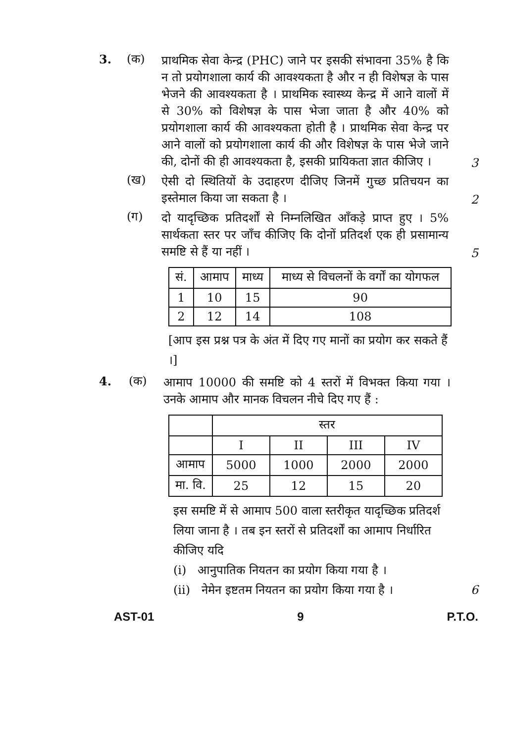3. (क)
प्राथमिक सेवा केन्द्र (PHC) जाने पर इसकी संभावना 35% है कि न तो प्रयोगशाला कार्य की आवश्यकता है और न ही विशेषज्ञ के पास भेजने की आवश्यकता है । प्राथमिक स्वास्थ्य केन्द्र में आने वालों में से 30% को विशेषज्ञ के पास भेजा जाता है और 40% को प्रयोगशाला कार्य की आवश्यकता होती है । प्राथमिक सेवा केन्द्र पर आने वालों को प्रयोगशाला कार्य की और विशेषज्ञ के पास भेजे जाने की, दोनों की ही आवश्यकता है, इसकी प्रायिकता ज्ञात कीजिए ।
3
(ख)
ऐसी दो स्थितियों के उदाहरण दीजिए जिनमें गुच्छ प्रतिचयन का इस्तेमाल किया जा सकता है ।
2
(ग)
दो यादृच्छिक प्रतिदर्शों से निम्नलिखित आँकड़े प्राप्त हुए । 5% सार्थकता स्तर पर जाँच कीजिए कि दोनों प्रतिदर्श एक ही प्रसामान्य समष्टि से हैं या नहीं ।
5
| सं. | आमाप | माध्य | माध्य से विचलनों के वर्गों का योगफल |
| --- | --- | --- | --- |
| 1 | 10 | 15 | 90 |
| 2 | 12 | 14 | 108 |
[आप इस प्रश्न पत्र के अंत में दिए गए मानों का प्रयोग कर सकते हैं ।]
4. (क)
आमाप 10000 की समष्टि को 4 स्तरों में विभक्त किया गया । उनके आमाप और मानक विचलन नीचे दिए गए हैं :
| | स्तर | | | |
| | I | II | III | IV |
| आमाप | 5000 | 1000 | 2000 | 2000 |
| मा. वि. | 25 | 12 | 15 | 20 |
इस समष्टि में से आमाप 500 वाला स्तरीकृत यादृच्छिक प्रतिदर्श लिया जाना है । तब इन स्तरों से प्रतिदर्शों का आमाप निर्धारित कीजिए यदि
(i) आनुपातिक नियतन का प्रयोग किया गया है ।
(ii) नेमेन इष्टतम नियतन का प्रयोग किया गया है । 6
AST-01 9 P.T.O.